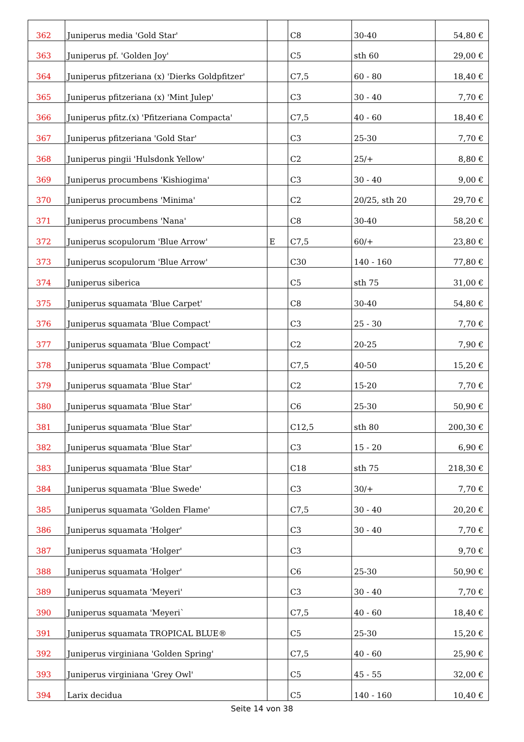| 362 | Juniperus media 'Gold Star' | | C8 | 30-40 | 54,80 € |
| 363 | Juniperus pf. 'Golden Joy' | | C5 | sth 60 | 29,00 € |
| 364 | Juniperus pfitzeriana (x) 'Dierks Goldpfitzer' | | C7,5 | 60 - 80 | 18,40 € |
| 365 | Juniperus pfitzeriana (x) 'Mint Julep' | | C3 | 30 - 40 | 7,70 € |
| 366 | Juniperus pfitz.(x) 'Pfitzeriana Compacta' | | C7,5 | 40 - 60 | 18,40 € |
| 367 | Juniperus pfitzeriana 'Gold Star' | | C3 | 25-30 | 7,70 € |
| 368 | Juniperus pingii 'Hulsdonk Yellow' | | C2 | 25/+ | 8,80 € |
| 369 | Juniperus procumbens 'Kishiogima' | | C3 | 30 - 40 | 9,00 € |
| 370 | Juniperus procumbens 'Minima' | | C2 | 20/25, sth 20 | 29,70 € |
| 371 | Juniperus procumbens 'Nana' | | C8 | 30-40 | 58,20 € |
| 372 | Juniperus scopulorum 'Blue Arrow' | E | C7,5 | 60/+ | 23,80 € |
| 373 | Juniperus scopulorum 'Blue Arrow' | | C30 | 140 - 160 | 77,80 € |
| 374 | Juniperus siberica | | C5 | sth 75 | 31,00 € |
| 375 | Juniperus squamata 'Blue Carpet' | | C8 | 30-40 | 54,80 € |
| 376 | Juniperus squamata 'Blue Compact' | | C3 | 25 - 30 | 7,70 € |
| 377 | Juniperus squamata 'Blue Compact' | | C2 | 20-25 | 7,90 € |
| 378 | Juniperus squamata 'Blue Compact' | | C7,5 | 40-50 | 15,20 € |
| 379 | Juniperus squamata 'Blue Star' | | C2 | 15-20 | 7,70 € |
| 380 | Juniperus squamata 'Blue Star' | | C6 | 25-30 | 50,90 € |
| 381 | Juniperus squamata 'Blue Star' | | C12,5 | sth 80 | 200,30 € |
| 382 | Juniperus squamata 'Blue Star' | | C3 | 15 - 20 | 6,90 € |
| 383 | Juniperus squamata 'Blue Star' | | C18 | sth 75 | 218,30 € |
| 384 | Juniperus squamata 'Blue Swede' | | C3 | 30/+ | 7,70 € |
| 385 | Juniperus squamata 'Golden Flame' | | C7,5 | 30 - 40 | 20,20 € |
| 386 | Juniperus squamata 'Holger' | | C3 | 30 - 40 | 7,70 € |
| 387 | Juniperus squamata 'Holger' | | C3 | | 9,70 € |
| 388 | Juniperus squamata 'Holger' | | C6 | 25-30 | 50,90 € |
| 389 | Juniperus squamata 'Meyeri' | | C3 | 30 - 40 | 7,70 € |
| 390 | Juniperus squamata 'Meyeri` | | C7,5 | 40 - 60 | 18,40 € |
| 391 | Juniperus squamata TROPICAL BLUE® | | C5 | 25-30 | 15,20 € |
| 392 | Juniperus virginiana 'Golden Spring' | | C7,5 | 40 - 60 | 25,90 € |
| 393 | Juniperus virginiana 'Grey Owl' | | C5 | 45 - 55 | 32,00 € |
| 394 | Larix decidua | | C5 | 140 - 160 | 10,40 € |
Seite 14 von 38